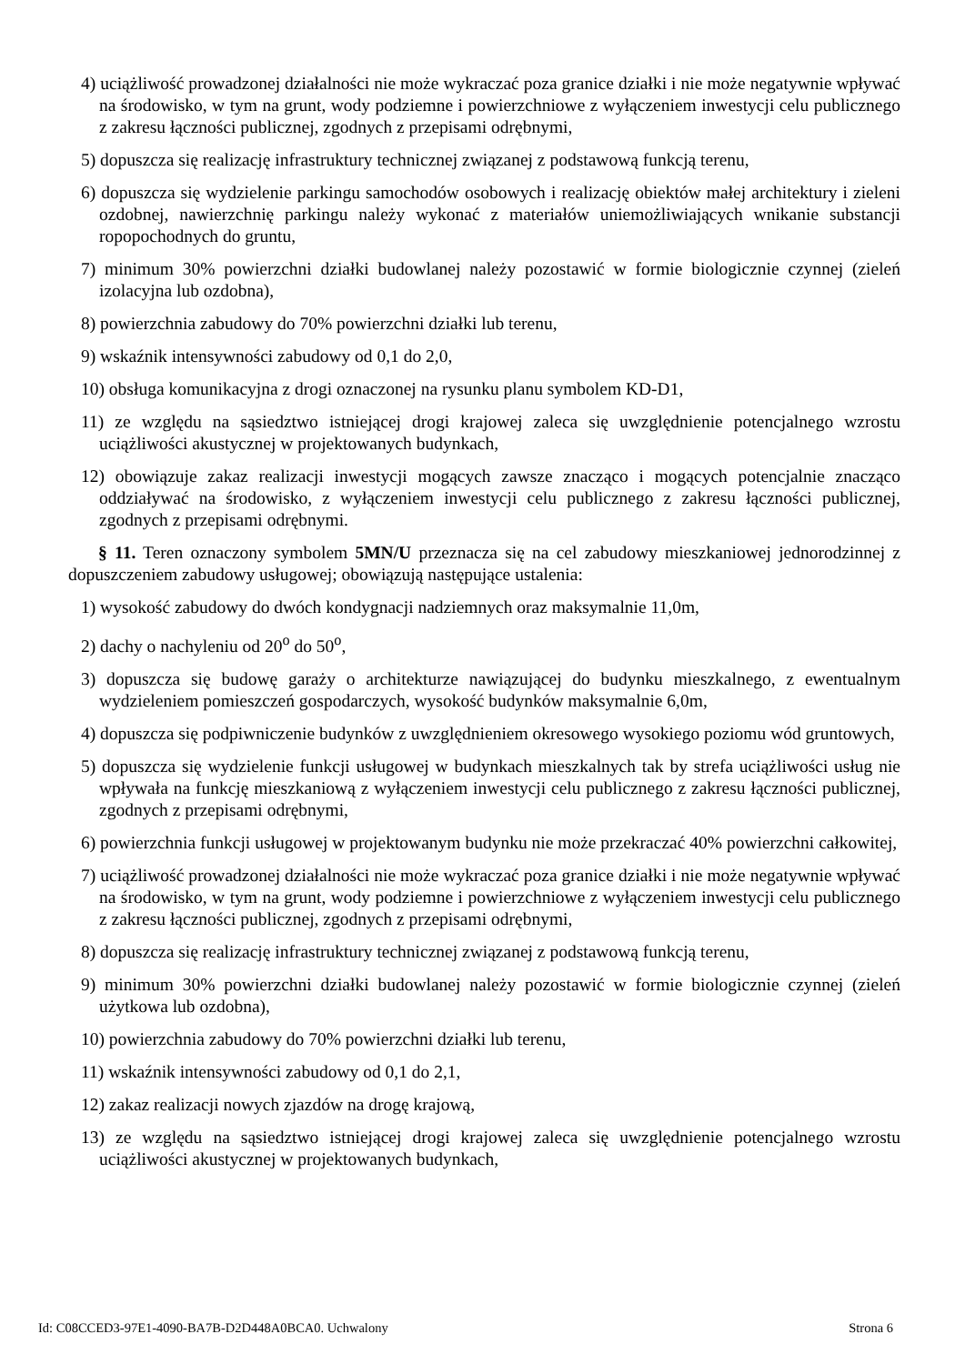4) uciążliwość prowadzonej działalności nie może wykraczać poza granice działki i nie może negatywnie wpływać na środowisko, w tym na grunt, wody podziemne i powierzchniowe z wyłączeniem inwestycji celu publicznego z zakresu łączności publicznej, zgodnych z przepisami odrębnymi,
5) dopuszcza się realizację infrastruktury technicznej związanej z podstawową funkcją terenu,
6) dopuszcza się wydzielenie parkingu samochodów osobowych i realizację obiektów małej architektury i zieleni ozdobnej, nawierzchnię parkingu należy wykonać z materiałów uniemożliwiających wnikanie substancji ropopochodnych do gruntu,
7) minimum 30% powierzchni działki budowlanej należy pozostawić w formie biologicznie czynnej (zieleń izolacyjna lub ozdobna),
8) powierzchnia zabudowy do 70% powierzchni działki lub terenu,
9) wskaźnik intensywności zabudowy od 0,1 do 2,0,
10) obsługa komunikacyjna z drogi oznaczonej na rysunku planu symbolem KD-D1,
11) ze względu na sąsiedztwo istniejącej drogi krajowej zaleca się uwzględnienie potencjalnego wzrostu uciążliwości akustycznej w projektowanych budynkach,
12) obowiązuje zakaz realizacji inwestycji mogących zawsze znacząco i mogących potencjalnie znacząco oddziaływać na środowisko, z wyłączeniem inwestycji celu publicznego z zakresu łączności publicznej, zgodnych z przepisami odrębnymi.
§ 11. Teren oznaczony symbolem 5MN/U przeznacza się na cel zabudowy mieszkaniowej jednorodzinnej z dopuszczeniem zabudowy usługowej; obowiązują następujące ustalenia:
1) wysokość zabudowy do dwóch kondygnacji nadziemnych oraz maksymalnie 11,0m,
2) dachy o nachyleniu od 20<sup>o</sup> do 50<sup>o</sup>,
3) dopuszcza się budowę garaży o architekturze nawiązującej do budynku mieszkalnego, z ewentualnym wydzieleniem pomieszczeń gospodarczych, wysokość budynków maksymalnie 6,0m,
4) dopuszcza się podpiwniczenie budynków z uwzględnieniem okresowego wysokiego poziomu wód gruntowych,
5) dopuszcza się wydzielenie funkcji usługowej w budynkach mieszkalnych tak by strefa uciążliwości usług nie wpływała na funkcję mieszkaniową z wyłączeniem inwestycji celu publicznego z zakresu łączności publicznej, zgodnych z przepisami odrębnymi,
6) powierzchnia funkcji usługowej w projektowanym budynku nie może przekraczać 40% powierzchni całkowitej,
7) uciążliwość prowadzonej działalności nie może wykraczać poza granice działki i nie może negatywnie wpływać na środowisko, w tym na grunt, wody podziemne i powierzchniowe z wyłączeniem inwestycji celu publicznego z zakresu łączności publicznej, zgodnych z przepisami odrębnymi,
8) dopuszcza się realizację infrastruktury technicznej związanej z podstawową funkcją terenu,
9) minimum 30% powierzchni działki budowlanej należy pozostawić w formie biologicznie czynnej (zieleń użytkowa lub ozdobna),
10) powierzchnia zabudowy do 70% powierzchni działki lub terenu,
11) wskaźnik intensywności zabudowy od 0,1 do 2,1,
12) zakaz realizacji nowych zjazdów na drogę krajową,
13) ze względu na sąsiedztwo istniejącej drogi krajowej zaleca się uwzględnienie potencjalnego wzrostu uciążliwości akustycznej w projektowanych budynkach,
Id: C08CCED3-97E1-4090-BA7B-D2D448A0BCA0. Uchwalony Strona 6